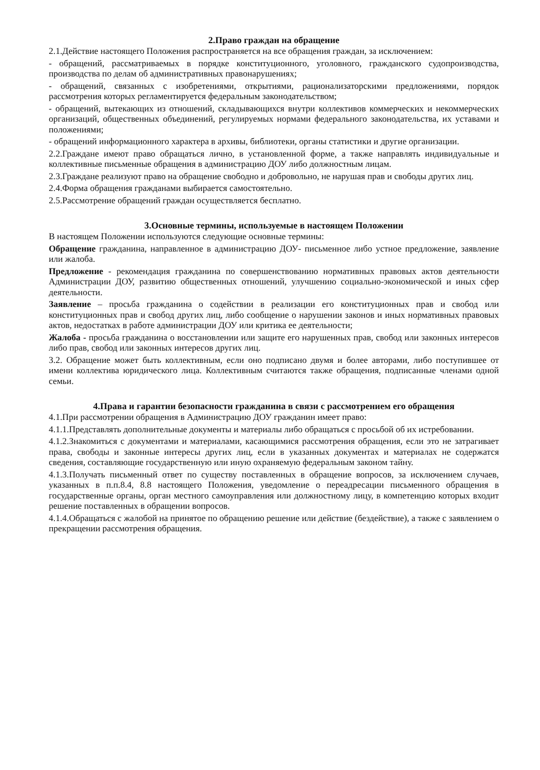2.Право граждан на обращение
2.1.Действие настоящего Положения распространяется на все обращения граждан, за исключением:
- обращений, рассматриваемых в порядке конституционного, уголовного, гражданского судопроизводства, производства по делам об административных правонарушениях;
- обращений, связанных с изобретениями, открытиями, рационализаторскими предложениями, порядок рассмотрения которых регламентируется федеральным законодательством;
- обращений, вытекающих из отношений, складывающихся внутри коллективов коммерческих и некоммерческих организаций, общественных объединений, регулируемых нормами федерального законодательства, их уставами и положениями;
- обращений информационного характера в архивы, библиотеки, органы статистики и другие организации.
2.2.Граждане имеют право обращаться лично, в установленной форме, а также направлять индивидуальные и коллективные письменные обращения в администрацию ДОУ либо должностным лицам.
2.3.Граждане реализуют право на обращение свободно и добровольно, не нарушая прав и свободы других лиц.
2.4.Форма обращения гражданами выбирается самостоятельно.
2.5.Рассмотрение обращений граждан осуществляется бесплатно.
3.Основные термины, используемые в настоящем Положении
В настоящем Положении используются следующие основные термины:
Обращение гражданина, направленное в администрацию ДОУ- письменное либо устное предложение, заявление или жалоба.
Предложение - рекомендация гражданина по совершенствованию нормативных правовых актов деятельности Администрации ДОУ, развитию общественных отношений, улучшению социально-экономической и иных сфер деятельности.
Заявление – просьба гражданина о содействии в реализации его конституционных прав и свобод или конституционных прав и свобод других лиц, либо сообщение о нарушении законов и иных нормативных правовых актов, недостатках в работе администрации ДОУ или критика ее деятельности;
Жалоба - просьба гражданина о восстановлении или защите его нарушенных прав, свобод или законных интересов либо прав, свобод или законных интересов других лиц.
3.2. Обращение может быть коллективным, если оно подписано двумя и более авторами, либо поступившее от имени коллектива юридического лица. Коллективным считаются также обращения, подписанные членами одной семьи.
4.Права и гарантии безопасности гражданина в связи с рассмотрением его обращения
4.1.При рассмотрении обращения в Администрацию ДОУ гражданин имеет право:
4.1.1.Представлять дополнительные документы и материалы либо обращаться с просьбой об их истребовании.
4.1.2.Знакомиться с документами и материалами, касающимися рассмотрения обращения, если это не затрагивает права, свободы и законные интересы других лиц, если в указанных документах и материалах не содержатся сведения, составляющие государственную или иную охраняемую федеральным законом тайну.
4.1.3.Получать письменный ответ по существу поставленных в обращение вопросов, за исключением случаев, указанных в п.п.8.4, 8.8 настоящего Положения, уведомление о переадресации письменного обращения в государственные органы, орган местного самоуправления или должностному лицу, в компетенцию которых входит решение поставленных в обращении вопросов.
4.1.4.Обращаться с жалобой на принятое по обращению решение или действие (бездействие), а также с заявлением о прекращении рассмотрения обращения.